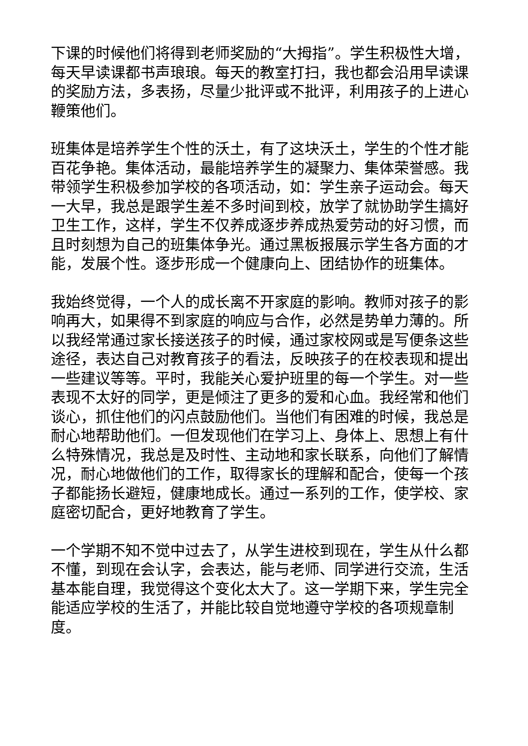下课的时候他们将得到老师奖励的“大拇指”。学生积极性大增，每天早读课都书声琅琅。每天的教室打扫，我也都会沿用早读课的奖励方法，多表扬，尽量少批评或不批评，利用孩子的上进心鞭策他们。
班集体是培养学生个性的沃土，有了这块沃土，学生的个性才能百花争艳。集体活动，最能培养学生的凝聚力、集体荣誉感。我带领学生积极参加学校的各项活动，如：学生亲子运动会。每天一大早，我总是跟学生差不多时间到校，放学了就协助学生搞好卫生工作，这样，学生不仅养成逐步养成热爱劳动的好习惯，而且时刻想为自己的班集体争光。通过黑板报展示学生各方面的才能，发展个性。逐步形成一个健康向上、团结协作的班集体。
我始终觉得，一个人的成长离不开家庭的影响。教师对孩子的影响再大，如果得不到家庭的响应与合作，必然是势单力薄的。所以我经常通过家长接送孩子的时候，通过家校网或是写便条这些途径，表达自己对教育孩子的看法，反映孩子的在校表现和提出一些建议等等。平时，我能关心爱护班里的每一个学生。对一些表现不太好的同学，更是倾注了更多的爱和心血。我经常和他们谈心，抓住他们的闪点鼓励他们。当他们有困难的时候，我总是耐心地帮助他们。一但发现他们在学习上、身体上、思想上有什么特殊情况，我总是及时性、主动地和家长联系，向他们了解情况，耐心地做他们的工作，取得家长的理解和配合，使每一个孩子都能扬长避短，健康地成长。通过一系列的工作，使学校、家庭密切配合，更好地教育了学生。
一个学期不知不觉中过去了，从学生进校到现在，学生从什么都不懂，到现在会认字，会表达，能与老师、同学进行交流，生活基本能自理，我觉得这个变化太大了。这一学期下来，学生完全能适应学校的生活了，并能比较自觉地遵守学校的各项规章制度。